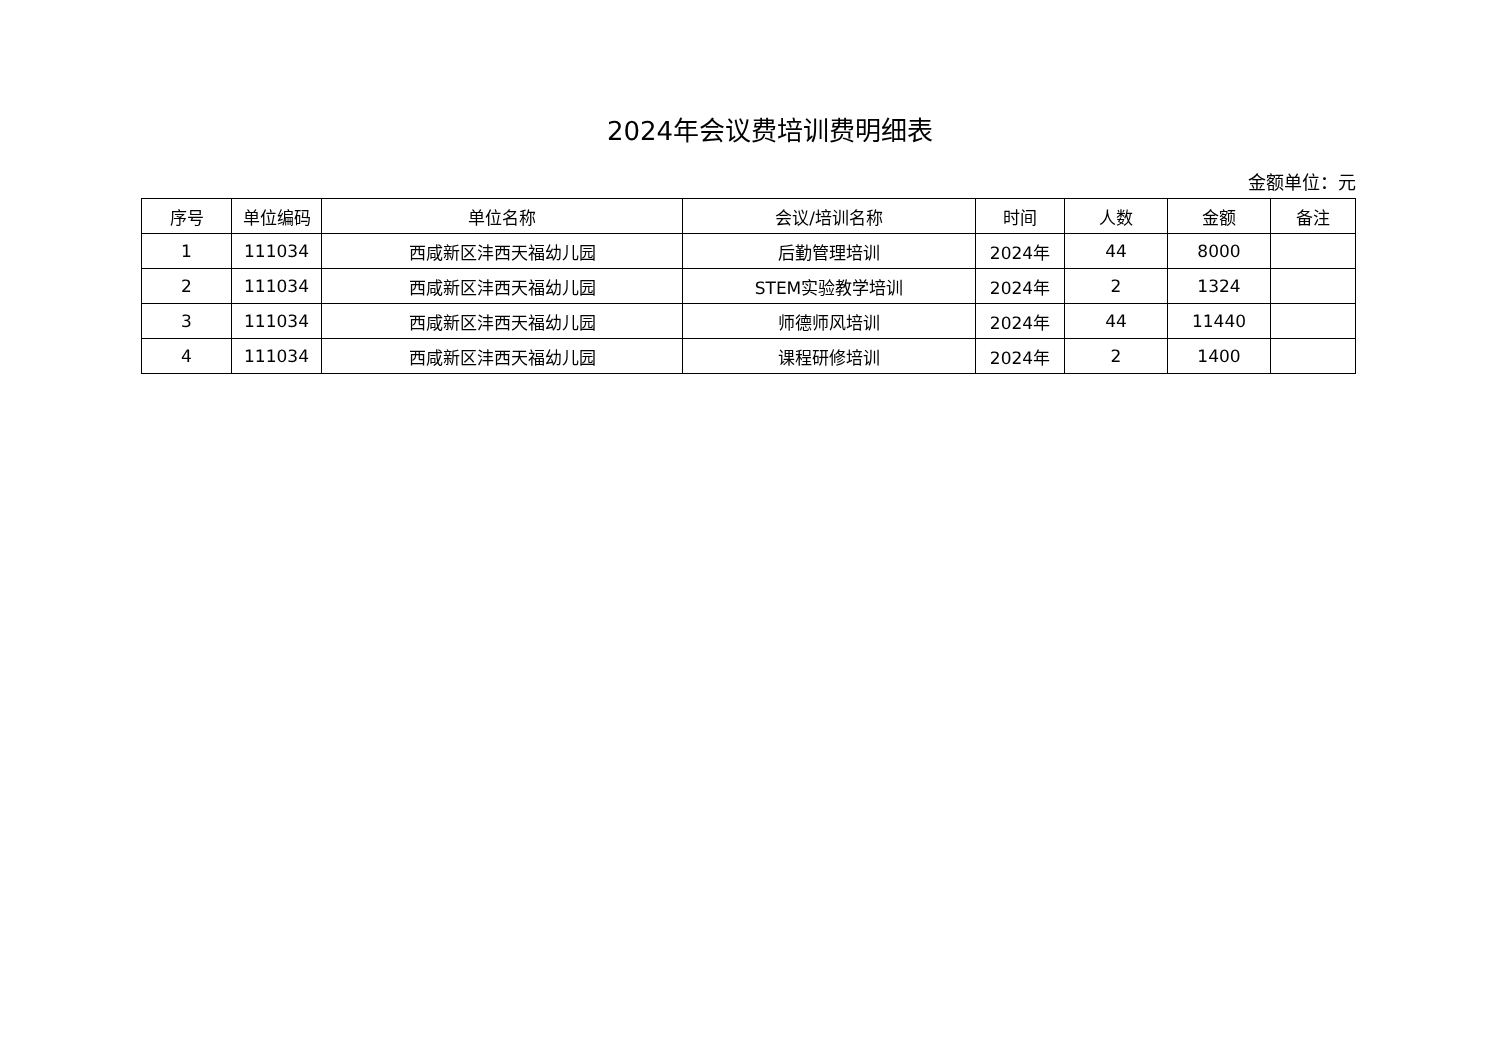2024年会议费培训费明细表
金额单位：元
| 序号 | 单位编码 | 单位名称 | 会议/培训名称 | 时间 | 人数 | 金额 | 备注 |
| --- | --- | --- | --- | --- | --- | --- | --- |
| 1 | 111034 | 西咸新区沣西天福幼儿园 | 后勤管理培训 | 2024年 | 44 | 8000 | |
| 2 | 111034 | 西咸新区沣西天福幼儿园 | STEM实验教学培训 | 2024年 | 2 | 1324 | |
| 3 | 111034 | 西咸新区沣西天福幼儿园 | 师德师风培训 | 2024年 | 44 | 11440 | |
| 4 | 111034 | 西咸新区沣西天福幼儿园 | 课程研修培训 | 2024年 | 2 | 1400 | |